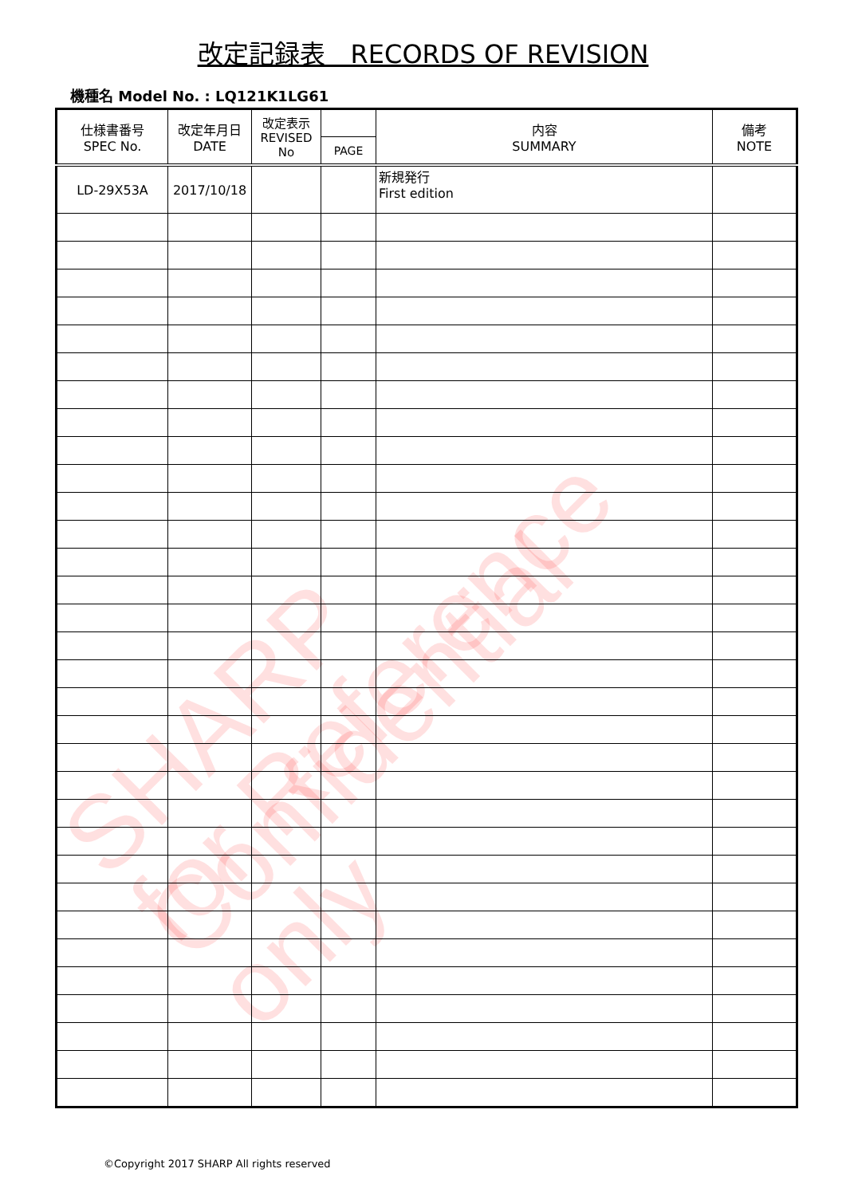SHARP Confidential
for Reference only
改定記録表　RECORDS OF REVISION
機種名 Model No. : LQ121K1LG61
| 仕様書番号 SPEC No. | 改定年月日 DATE | 改定表示 REVISED No | | 内容 SUMMARY | 備考 NOTE |
| --- | --- | --- | --- | --- | --- |
| | | | PAGE | | |
| LD-29X53A | 2017/10/18 | | | 新規発行 First edition | |
©Copyright 2017 SHARP All rights reserved